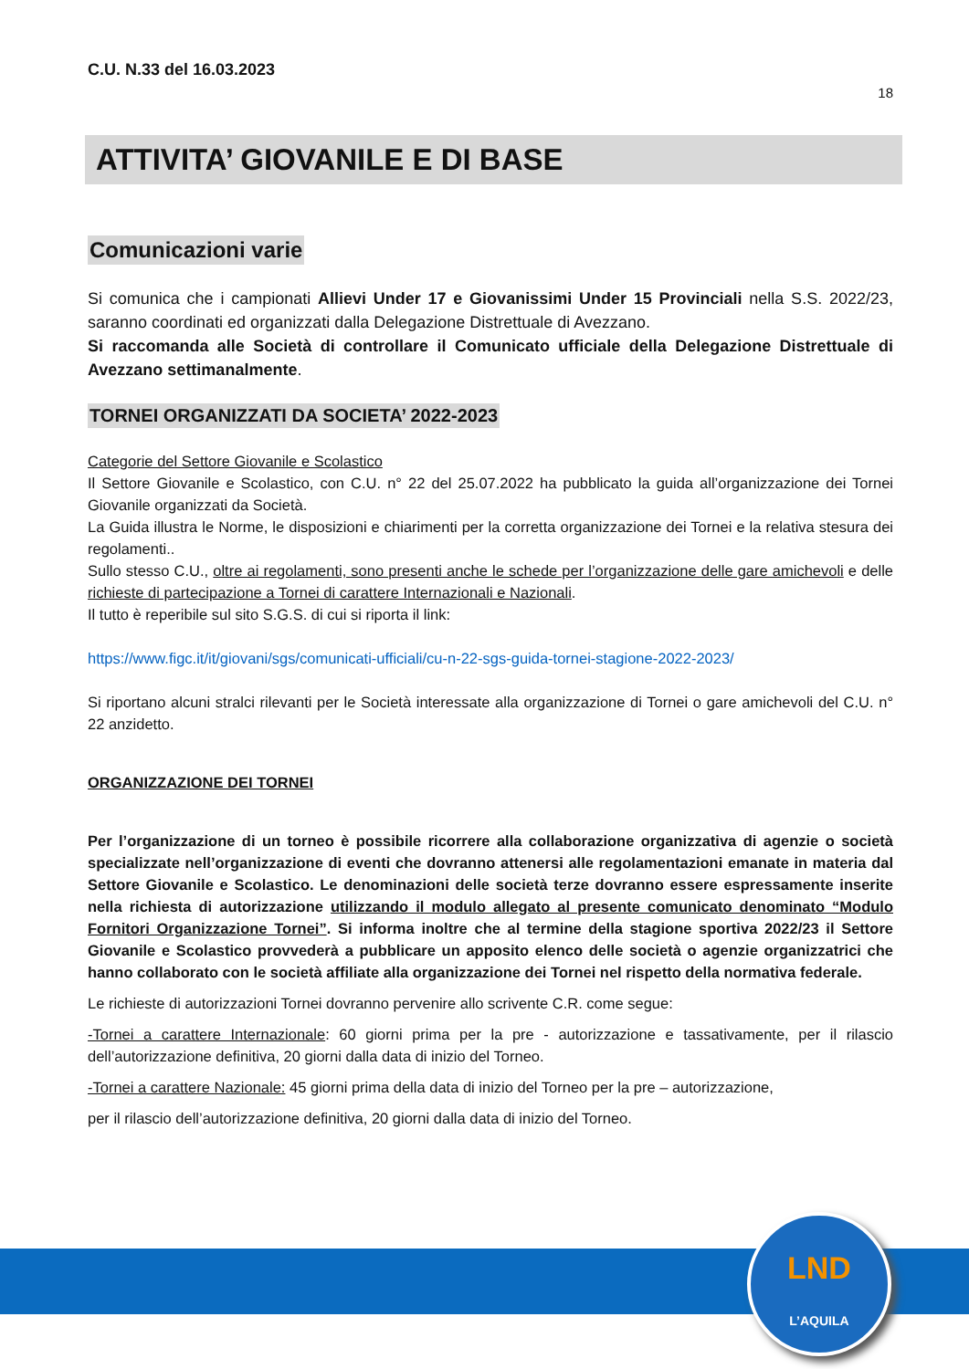C.U. N.33 del 16.03.2023
18
ATTIVITA’ GIOVANILE E DI BASE
Comunicazioni varie
Si comunica che i campionati Allievi Under 17 e Giovanissimi Under 15 Provinciali nella S.S. 2022/23, saranno coordinati ed organizzati dalla Delegazione Distrettuale di Avezzano.
Si raccomanda alle Società di controllare il Comunicato ufficiale della Delegazione Distrettuale di Avezzano settimanalmente.
TORNEI ORGANIZZATI DA SOCIETA’ 2022-2023
Categorie del Settore Giovanile e Scolastico
Il Settore Giovanile e Scolastico, con C.U. n° 22 del 25.07.2022 ha pubblicato la guida all’organizzazione dei Tornei Giovanile organizzati da Società.
La Guida illustra le Norme, le disposizioni e chiarimenti per la corretta organizzazione dei Tornei e la relativa stesura dei regolamenti..
Sullo stesso C.U., oltre ai regolamenti, sono presenti anche le schede per l’organizzazione delle gare amichevoli e delle richieste di partecipazione a Tornei di carattere Internazionali e Nazionali.
Il tutto è reperibile sul sito S.G.S. di cui si riporta il link:
https://www.figc.it/it/giovani/sgs/comunicati-ufficiali/cu-n-22-sgs-guida-tornei-stagione-2022-2023/
Si riportano alcuni stralci rilevanti per le Società interessate alla organizzazione di Tornei o gare amichevoli del C.U. n° 22 anzidetto.
ORGANIZZAZIONE DEI TORNEI
Per l’organizzazione di un torneo è possibile ricorrere alla collaborazione organizzativa di agenzie o società specializzate nell’organizzazione di eventi che dovranno attenersi alle regolamentazioni emanate in materia dal Settore Giovanile e Scolastico. Le denominazioni delle società terze dovranno essere espressamente inserite nella richiesta di autorizzazione utilizzando il modulo allegato al presente comunicato denominato “Modulo Fornitori Organizzazione Tornei”. Si informa inoltre che al termine della stagione sportiva 2022/23 il Settore Giovanile e Scolastico provvederà a pubblicare un apposito elenco delle società o agenzie organizzatrici che hanno collaborato con le società affiliate alla organizzazione dei Tornei nel rispetto della normativa federale.
Le richieste di autorizzazioni Tornei dovranno pervenire allo scrivente C.R. come segue:
-Tornei a carattere Internazionale: 60 giorni prima per la pre - autorizzazione e tassativamente, per il rilascio dell’autorizzazione definitiva, 20 giorni dalla data di inizio del Torneo.
-Tornei a carattere Nazionale: 45 giorni prima della data di inizio del Torneo per la pre – autorizzazione,
per il rilascio dell’autorizzazione definitiva, 20 giorni dalla data di inizio del Torneo.
LND
L’AQUILA